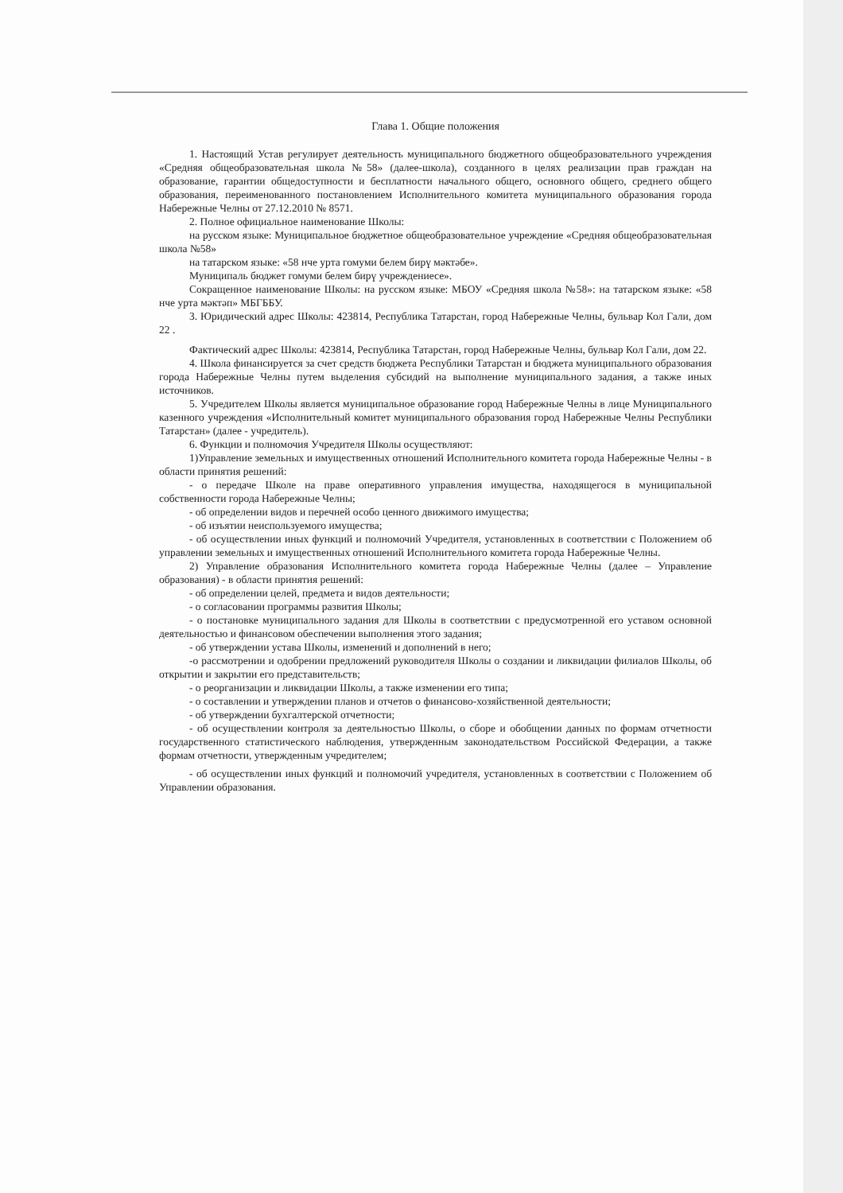Глава 1. Общие положения
1. Настоящий Устав регулирует деятельность муниципального бюджетного общеобразовательного учреждения «Средняя общеобразовательная школа №58» (далее-школа), созданного в целях реализации прав граждан на образование, гарантии общедоступности и бесплатности начального общего, основного общего, среднего общего образования, переименованного постановлением Исполнительного комитета муниципального образования города Набережные Челны от 27.12.2010 № 8571.
2. Полное официальное наименование Школы:
на русском языке: Муниципальное бюджетное общеобразовательное учреждение «Средняя общеобразовательная школа №58»
на татарском языке: «58 нче урта гомуми белем бирү мәктәбе».
Муниципаль бюджет гомуми белем бирү учреждениесе».
Сокращенное наименование Школы: на русском языке: МБОУ «Средняя школа №58»: на татарском языке: «58 нче урта мәктәп» МБГББУ.
3. Юридический адрес Школы: 423814, Республика Татарстан, город Набережные Челны, бульвар Кол Гали, дом 22 .
Фактический адрес Школы: 423814, Республика Татарстан, город Набережные Челны, бульвар Кол Гали, дом 22.
4. Школа финансируется за счет средств бюджета Республики Татарстан и бюджета муниципального образования города Набережные Челны путем выделения субсидий на выполнение муниципального задания, а также иных источников.
5. Учредителем Школы является муниципальное образование город Набережные Челны в лице Муниципального казенного учреждения «Исполнительный комитет муниципального образования город Набережные Челны Республики Татарстан» (далее - учредитель).
6. Функции и полномочия Учредителя Школы осуществляют:
1)Управление земельных и имущественных отношений Исполнительного комитета города Набережные Челны - в области принятия решений:
- о передаче Школе на праве оперативного управления имущества, находящегося в муниципальной собственности города Набережные Челны;
- об определении видов и перечней особо ценного движимого имущества;
- об изъятии неиспользуемого имущества;
- об осуществлении иных функций и полномочий Учредителя, установленных в соответствии с Положением об управлении земельных и имущественных отношений Исполнительного комитета города Набережные Челны.
2) Управление образования Исполнительного комитета города Набережные Челны (далее – Управление образования) - в области принятия решений:
- об определении целей, предмета и видов деятельности;
- о согласовании программы развития Школы;
- о постановке муниципального задания для Школы в соответствии с предусмотренной его уставом основной деятельностью и финансовом обеспечении выполнения этого задания;
- об утверждении устава Школы, изменений и дополнений в него;
-о рассмотрении и одобрении предложений руководителя Школы о создании и ликвидации филиалов Школы, об открытии и закрытии его представительств;
- о реорганизации и ликвидации Школы, а также изменении его типа;
- о составлении и утверждении планов и отчетов о финансово-хозяйственной деятельности;
- об утверждении бухгалтерской отчетности;
- об осуществлении контроля за деятельностью Школы, о сборе и обобщении данных по формам отчетности государственного статистического наблюдения, утвержденным законодательством Российской Федерации, а также формам отчетности, утвержденным учредителем;
- об осуществлении иных функций и полномочий учредителя, установленных в соответствии с Положением об Управлении образования.